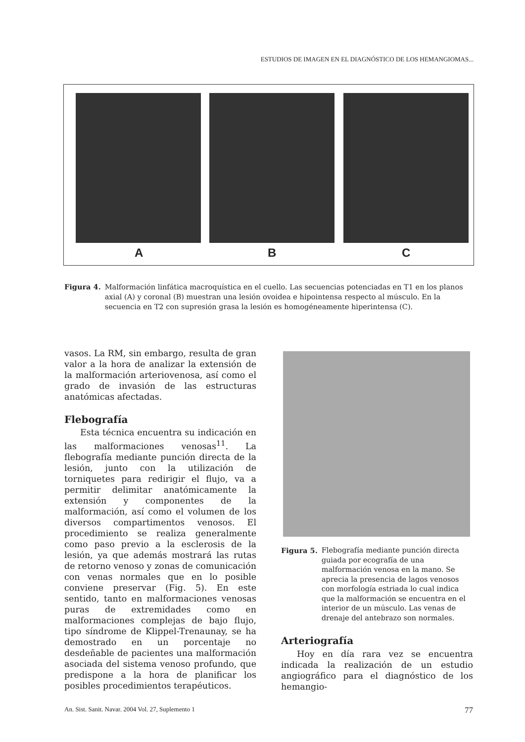ESTUDIOS DE IMAGEN EN EL DIAGNÓSTICO DE LOS HEMANGIOMAS...
A B C
Figura 4. Malformación linfática macroquística en el cuello. Las secuencias potenciadas en T1 en los planos axial (A) y coronal (B) muestran una lesión ovoidea e hipointensa respecto al músculo. En la secuencia en T2 con supresión grasa la lesión es homogéneamente hiperintensa (C).
vasos. La RM, sin embargo, resulta de gran valor a la hora de analizar la extensión de la malformación arteriovenosa, así como el grado de invasión de las estructuras anatómicas afectadas.
Flebografía
Esta técnica encuentra su indicación en las malformaciones venosas<sup>11</sup>. La flebografía mediante punción directa de la lesión, junto con la utilización de torniquetes para redirigir el flujo, va a permitir delimitar anatómicamente la extensión y componentes de la malformación, así como el volumen de los diversos compartimentos venosos. El procedimiento se realiza generalmente como paso previo a la esclerosis de la lesión, ya que además mostrará las rutas de retorno venoso y zonas de comunicación con venas normales que en lo posible conviene preservar (Fig. 5). En este sentido, tanto en malformaciones venosas puras de extremidades como en malformaciones complejas de bajo flujo, tipo síndrome de Klippel-Trenaunay, se ha demostrado en un porcentaje no desdeñable de pacientes una malformación asociada del sistema venoso profundo, que predispone a la hora de planificar los posibles procedimientos terapéuticos.
Figura 5. Flebografía mediante punción directa guiada por ecografía de una malformación venosa en la mano. Se aprecia la presencia de lagos venosos con morfología estriada lo cual indica que la malformación se encuentra en el interior de un músculo. Las venas de drenaje del antebrazo son normales.
Arteriografía
Hoy en día rara vez se encuentra indicada la realización de un estudio angiográfico para el diagnóstico de los hemangio-
An. Sist. Sanit. Navar. 2004 Vol. 27, Suplemento 1 77